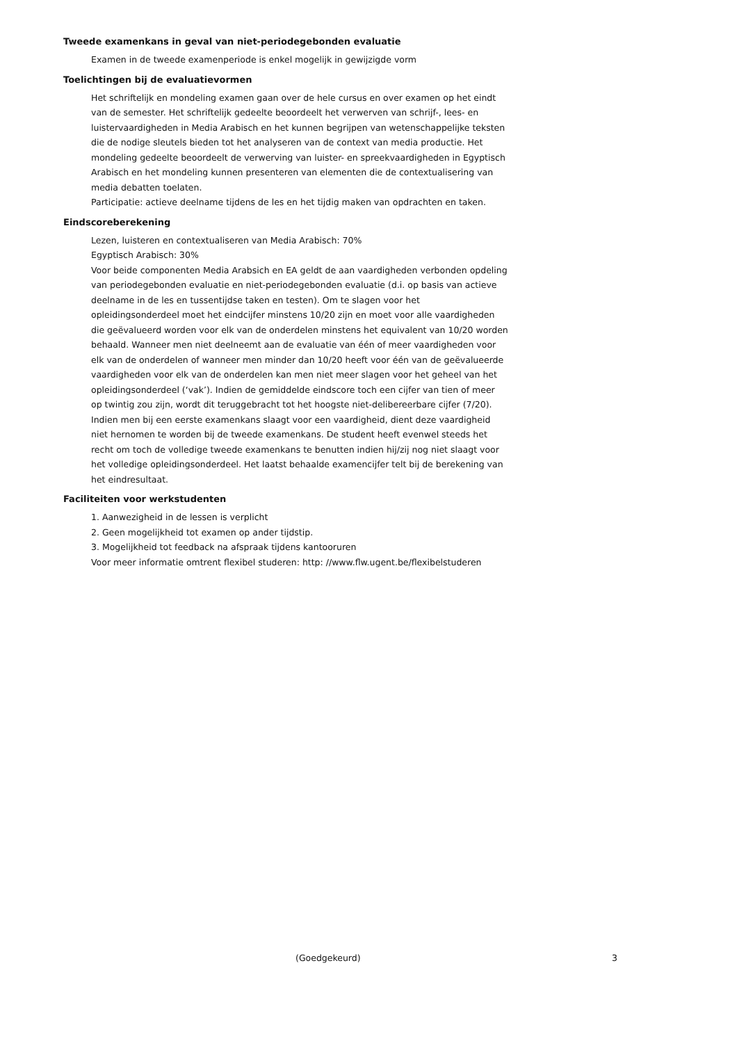Tweede examenkans in geval van niet-periodegebonden evaluatie
Examen in de tweede examenperiode is enkel mogelijk in gewijzigde vorm
Toelichtingen bij de evaluatievormen
Het schriftelijk en mondeling examen gaan over de hele cursus en over examen op het eindt van de semester. Het schriftelijk gedeelte beoordeelt het verwerven van schrijf-, lees- en luistervaardigheden in Media Arabisch en het kunnen begrijpen van wetenschappelijke teksten die de nodige sleutels bieden tot het analyseren van de context van media productie. Het mondeling gedeelte beoordeelt de verwerving van luister- en spreekvaardigheden in Egyptisch Arabisch en het mondeling kunnen presenteren van elementen die de contextualisering van media debatten toelaten.
Participatie: actieve deelname tijdens de les en het tijdig maken van opdrachten en taken.
Eindscoreberekening
Lezen, luisteren en contextualiseren van Media Arabisch: 70%
Egyptisch Arabisch: 30%
Voor beide componenten Media Arabsich en EA geldt de aan vaardigheden verbonden opdeling van periodegebonden evaluatie en niet-periodegebonden evaluatie (d.i. op basis van actieve deelname in de les en tussentijdse taken en testen). Om te slagen voor het opleidingsonderdeel moet het eindcijfer minstens 10/20 zijn en moet voor alle vaardigheden die geëvalueerd worden voor elk van de onderdelen minstens het equivalent van 10/20 worden behaald. Wanneer men niet deelneemt aan de evaluatie van één of meer vaardigheden voor elk van de onderdelen of wanneer men minder dan 10/20 heeft voor één van de geëvalueerde vaardigheden voor elk van de onderdelen kan men niet meer slagen voor het geheel van het opleidingsonderdeel (‘vak’). Indien de gemiddelde eindscore toch een cijfer van tien of meer op twintig zou zijn, wordt dit teruggebracht tot het hoogste niet-delibereerbare cijfer (7/20). Indien men bij een eerste examenkans slaagt voor een vaardigheid, dient deze vaardigheid niet hernomen te worden bij de tweede examenkans. De student heeft evenwel steeds het recht om toch de volledige tweede examenkans te benutten indien hij/zij nog niet slaagt voor het volledige opleidingsonderdeel. Het laatst behaalde examencijfer telt bij de berekening van het eindresultaat.
Faciliteiten voor werkstudenten
1. Aanwezigheid in de lessen is verplicht
2. Geen mogelijkheid tot examen op ander tijdstip.
3. Mogelijkheid tot feedback na afspraak tijdens kantooruren
Voor meer informatie omtrent flexibel studeren: http: //www.flw.ugent.be/flexibelstuderen
(Goedgekeurd) 3